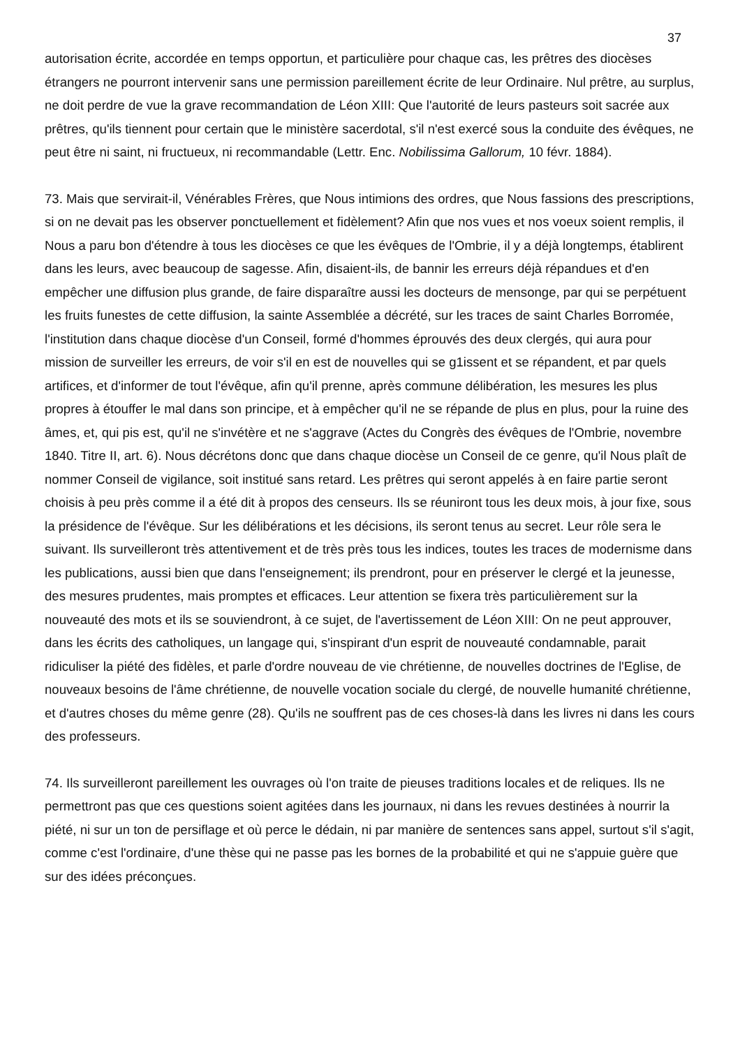37
autorisation écrite, accordée en temps opportun, et particulière pour chaque cas, les prêtres des diocèses étrangers ne pourront intervenir sans une permission pareillement écrite de leur Ordinaire. Nul prêtre, au surplus, ne doit perdre de vue la grave recommandation de Léon XIII: Que l'autorité de leurs pasteurs soit sacrée aux prêtres, qu'ils tiennent pour certain que le ministère sacerdotal, s'il n'est exercé sous la conduite des évêques, ne peut être ni saint, ni fructueux, ni recommandable (Lettr. Enc. Nobilissima Gallorum, 10 févr. 1884).
73. Mais que servirait-il, Vénérables Frères, que Nous intimions des ordres, que Nous fassions des prescriptions, si on ne devait pas les observer ponctuellement et fidèlement? Afin que nos vues et nos voeux soient remplis, il Nous a paru bon d'étendre à tous les diocèses ce que les évêques de l'Ombrie, il y a déjà longtemps, établirent dans les leurs, avec beaucoup de sagesse. Afin, disaient-ils, de bannir les erreurs déjà répandues et d'en empêcher une diffusion plus grande, de faire disparaître aussi les docteurs de mensonge, par qui se perpétuent les fruits funestes de cette diffusion, la sainte Assemblée a décrété, sur les traces de saint Charles Borromée, l'institution dans chaque diocèse d'un Conseil, formé d'hommes éprouvés des deux clergés, qui aura pour mission de surveiller les erreurs, de voir s'il en est de nouvelles qui se g1issent et se répandent, et par quels artifices, et d'informer de tout l'évêque, afin qu'il prenne, après commune délibération, les mesures les plus propres à étouffer le mal dans son principe, et à empêcher qu'il ne se répande de plus en plus, pour la ruine des âmes, et, qui pis est, qu'il ne s'invétère et ne s'aggrave (Actes du Congrès des évêques de l'Ombrie, novembre 1840. Titre II, art. 6). Nous décrétons donc que dans chaque diocèse un Conseil de ce genre, qu'il Nous plaît de nommer Conseil de vigilance, soit institué sans retard. Les prêtres qui seront appelés à en faire partie seront choisis à peu près comme il a été dit à propos des censeurs. Ils se réuniront tous les deux mois, à jour fixe, sous la présidence de l'évêque. Sur les délibérations et les décisions, ils seront tenus au secret. Leur rôle sera le suivant. Ils surveilleront très attentivement et de très près tous les indices, toutes les traces de modernisme dans les publications, aussi bien que dans l'enseignement; ils prendront, pour en préserver le clergé et la jeunesse, des mesures prudentes, mais promptes et efficaces. Leur attention se fixera très particulièrement sur la nouveauté des mots et ils se souviendront, à ce sujet, de l'avertissement de Léon XIII: On ne peut approuver, dans les écrits des catholiques, un langage qui, s'inspirant d'un esprit de nouveauté condamnable, parait ridiculiser la piété des fidèles, et parle d'ordre nouveau de vie chrétienne, de nouvelles doctrines de l'Eglise, de nouveaux besoins de l'âme chrétienne, de nouvelle vocation sociale du clergé, de nouvelle humanité chrétienne, et d'autres choses du même genre (28). Qu'ils ne souffrent pas de ces choses-là dans les livres ni dans les cours des professeurs.
74. Ils surveilleront pareillement les ouvrages où l'on traite de pieuses traditions locales et de reliques. Ils ne permettront pas que ces questions soient agitées dans les journaux, ni dans les revues destinées à nourrir la piété, ni sur un ton de persiflage et où perce le dédain, ni par manière de sentences sans appel, surtout s'il s'agit, comme c'est l'ordinaire, d'une thèse qui ne passe pas les bornes de la probabilité et qui ne s'appuie guère que sur des idées préconçues.